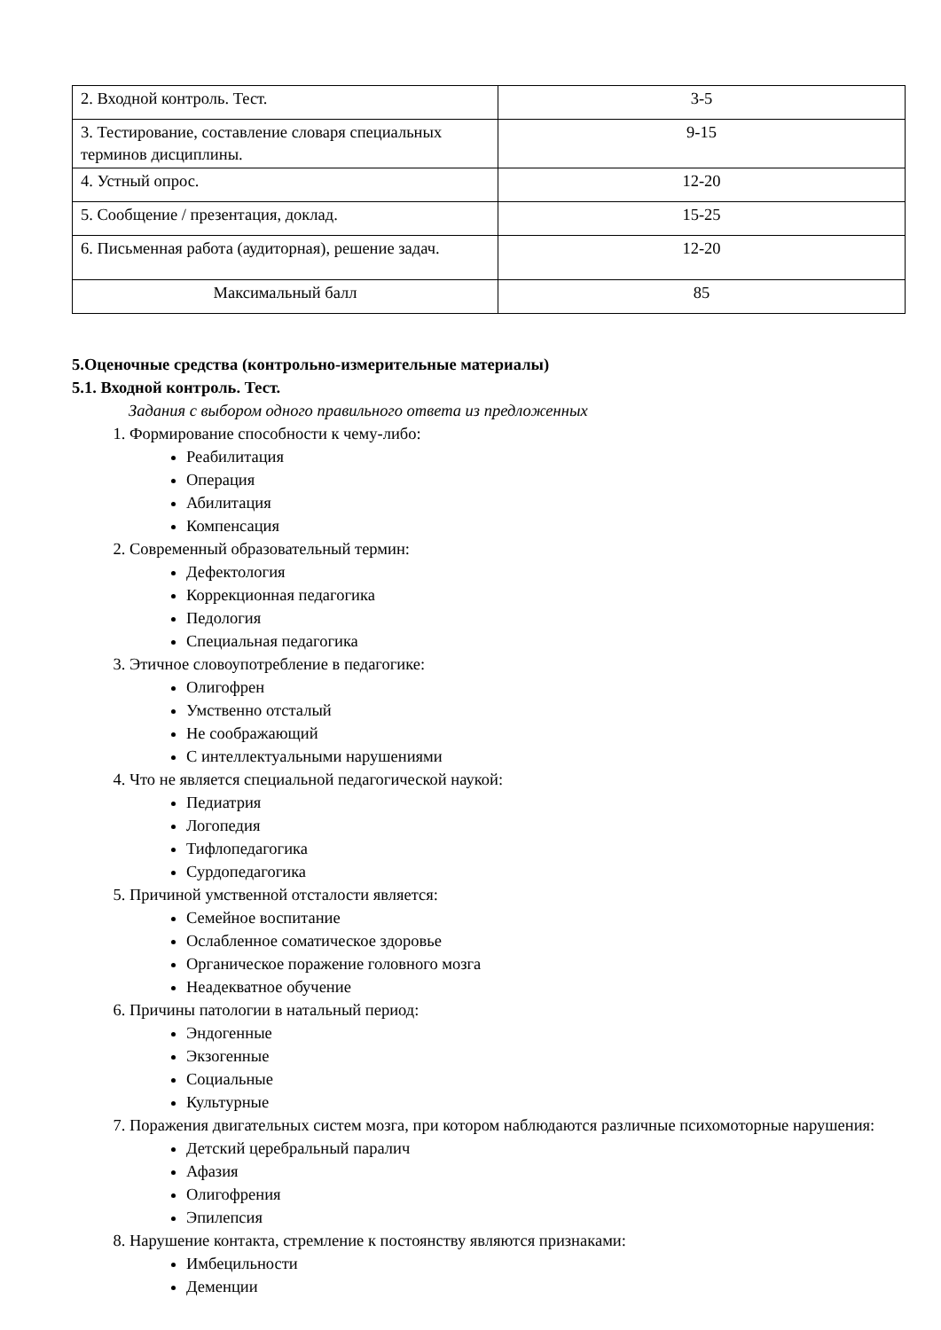| 2. Входной контроль. Тест. | 3-5 |
| 3. Тестирование, составление словаря специальных терминов дисциплины. | 9-15 |
| 4. Устный опрос. | 12-20 |
| 5. Сообщение / презентация, доклад. | 15-25 |
| 6. Письменная работа (аудиторная), решение задач. | 12-20 |
| Максимальный балл | 85 |
5.Оценочные средства (контрольно-измерительные материалы)
5.1. Входной контроль. Тест.
Задания с выбором одного правильного ответа из предложенных
1. Формирование способности к чему-либо:
Реабилитация
Операция
Абилитация
Компенсация
2. Современный образовательный термин:
Дефектология
Коррекционная педагогика
Педология
Специальная педагогика
3. Этичное словоупотребление в педагогике:
Олигофрен
Умственно отсталый
Не соображающий
С интеллектуальными нарушениями
4. Что не является специальной педагогической наукой:
Педиатрия
Логопедия
Тифлопедагогика
Сурдопедагогика
5. Причиной умственной отсталости является:
Семейное воспитание
Ослабленное соматическое здоровье
Органическое поражение головного мозга
Неадекватное обучение
6. Причины патологии в натальный период:
Эндогенные
Экзогенные
Социальные
Культурные
7. Поражения двигательных систем мозга, при котором наблюдаются различные психомоторные нарушения:
Детский церебральный паралич
Афазия
Олигофрения
Эпилепсия
8. Нарушение контакта, стремление к постоянству являются признаками:
Имбецильности
Деменции